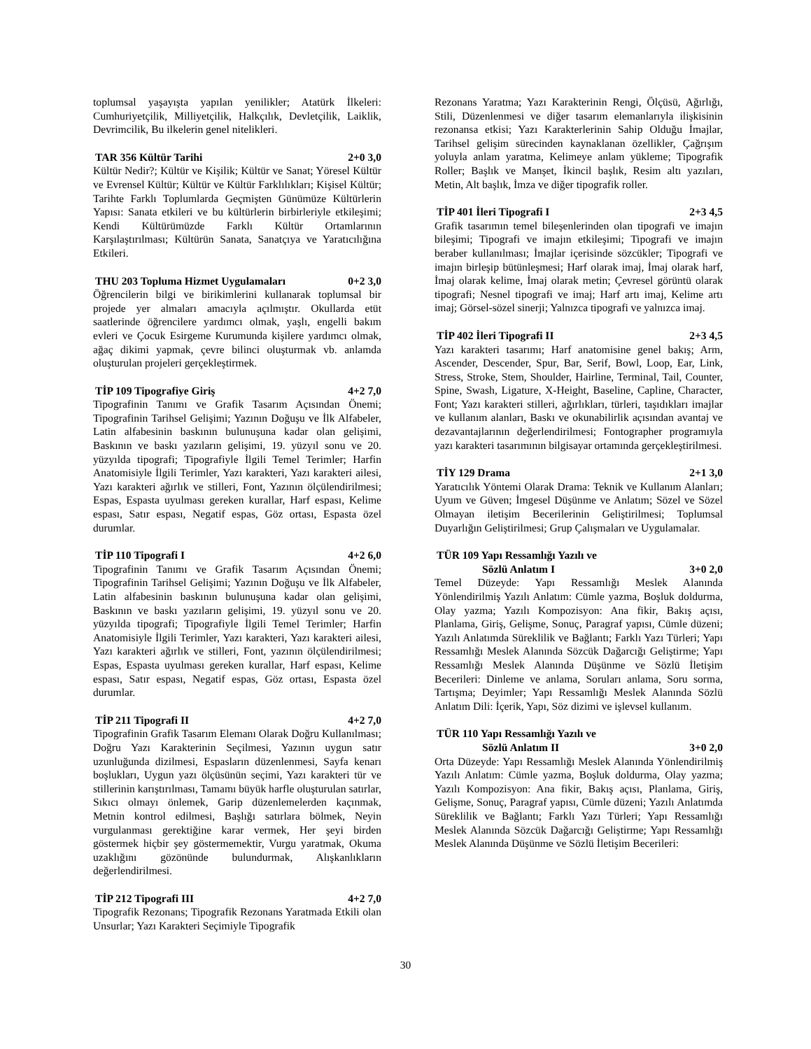toplumsal yaşayışta yapılan yenilikler; Atatürk İlkeleri: Cumhuriyetçilik, Milliyetçilik, Halkçılık, Devletçilik, Laiklik, Devrimcilik, Bu ilkelerin genel nitelikleri.
TAR 356 Kültür Tarihi 2+0 3,0
Kültür Nedir?; Kültür ve Kişilik; Kültür ve Sanat; Yöresel Kültür ve Evrensel Kültür; Kültür ve Kültür Farklılıkları; Kişisel Kültür; Tarihte Farklı Toplumlarda Geçmişten Günümüze Kültürlerin Yapısı: Sanata etkileri ve bu kültürlerin birbirleriyle etkileşimi; Kendi Kültürümüzde Farklı Kültür Ortamlarının Karşılaştırılması; Kültürün Sanata, Sanatçıya ve Yaratıcılığına Etkileri.
THU 203 Topluma Hizmet Uygulamaları 0+2 3,0
Öğrencilerin bilgi ve birikimlerini kullanarak toplumsal bir projede yer almaları amacıyla açılmıştır. Okullarda etüt saatlerinde öğrencilere yardımcı olmak, yaşlı, engelli bakım evleri ve Çocuk Esirgeme Kurumunda kişilere yardımcı olmak, ağaç dikimi yapmak, çevre bilinci oluşturmak vb. anlamda oluşturulan projeleri gerçekleştirmek.
TİP 109 Tipografiye Giriş 4+2 7,0
Tipografinin Tanımı ve Grafik Tasarım Açısından Önemi; Tipografinin Tarihsel Gelişimi; Yazının Doğuşu ve İlk Alfabeler, Latin alfabesinin baskının bulunuşuna kadar olan gelişimi, Baskının ve baskı yazıların gelişimi, 19. yüzyıl sonu ve 20. yüzyılda tipografi; Tipografiyle İlgili Temel Terimler; Harfin Anatomisiyle İlgili Terimler, Yazı karakteri, Yazı karakteri ailesi, Yazı karakteri ağırlık ve stilleri, Font, Yazının ölçülendirilmesi; Espas, Espasta uyulması gereken kurallar, Harf espası, Kelime espası, Satır espası, Negatif espas, Göz ortası, Espasta özel durumlar.
TİP 110 Tipografi I 4+2 6,0
Tipografinin Tanımı ve Grafik Tasarım Açısından Önemi; Tipografinin Tarihsel Gelişimi; Yazının Doğuşu ve İlk Alfabeler, Latin alfabesinin baskının bulunuşuna kadar olan gelişimi, Baskının ve baskı yazıların gelişimi, 19. yüzyıl sonu ve 20. yüzyılda tipografi; Tipografiyle İlgili Temel Terimler; Harfin Anatomisiyle İlgili Terimler, Yazı karakteri, Yazı karakteri ailesi, Yazı karakteri ağırlık ve stilleri, Font, yazının ölçülendirilmesi; Espas, Espasta uyulması gereken kurallar, Harf espası, Kelime espası, Satır espası, Negatif espas, Göz ortası, Espasta özel durumlar.
TİP 211 Tipografi II 4+2 7,0
Tipografinin Grafik Tasarım Elemanı Olarak Doğru Kullanılması; Doğru Yazı Karakterinin Seçilmesi, Yazının uygun satır uzunluğunda dizilmesi, Espasların düzenlenmesi, Sayfa kenarı boşlukları, Uygun yazı ölçüsünün seçimi, Yazı karakteri tür ve stillerinin karıştırılması, Tamamı büyük harfle oluşturulan satırlar, Sıkıcı olmayı önlemek, Garip düzenlemelerden kaçınmak, Metnin kontrol edilmesi, Başlığı satırlara bölmek, Neyin vurgulanması gerektiğine karar vermek, Her şeyi birden göstermek hiçbir şey göstermemektir, Vurgu yaratmak, Okuma uzaklığını gözönünde bulundurmak, Alışkanlıkların değerlendirilmesi.
TİP 212 Tipografi III 4+2 7,0
Tipografik Rezonans; Tipografik Rezonans Yaratmada Etkili olan Unsurlar; Yazı Karakteri Seçimiyle Tipografik
Rezonans Yaratma; Yazı Karakterinin Rengi, Ölçüsü, Ağırlığı, Stili, Düzenlenmesi ve diğer tasarım elemanlarıyla ilişkisinin rezonansa etkisi; Yazı Karakterlerinin Sahip Olduğu İmajlar, Tarihsel gelişim sürecinden kaynaklanan özellikler, Çağrışım yoluyla anlam yaratma, Kelimeye anlam yükleme; Tipografik Roller; Başlık ve Manşet, İkincil başlık, Resim altı yazıları, Metin, Alt başlık, İmza ve diğer tipografik roller.
TİP 401 İleri Tipografi I 2+3 4,5
Grafik tasarımın temel bileşenlerinden olan tipografi ve imajın bileşimi; Tipografi ve imajın etkileşimi; Tipografi ve imajın beraber kullanılması; İmajlar içerisinde sözcükler; Tipografi ve imajın birleşip bütünleşmesi; Harf olarak imaj, İmaj olarak harf, İmaj olarak kelime, İmaj olarak metin; Çevresel görüntü olarak tipografi; Nesnel tipografi ve imaj; Harf artı imaj, Kelime artı imaj; Görsel-sözel sinerji; Yalnızca tipografi ve yalnızca imaj.
TİP 402 İleri Tipografi II 2+3 4,5
Yazı karakteri tasarımı; Harf anatomisine genel bakış; Arm, Ascender, Descender, Spur, Bar, Serif, Bowl, Loop, Ear, Link, Stress, Stroke, Stem, Shoulder, Hairline, Terminal, Tail, Counter, Spine, Swash, Ligature, X-Height, Baseline, Capline, Character, Font; Yazı karakteri stilleri, ağırlıkları, türleri, taşıdıkları imajlar ve kullanım alanları, Baskı ve okunabilirlik açısından avantaj ve dezavantajlarının değerlendirilmesi; Fontographer programıyla yazı karakteri tasarımının bilgisayar ortamında gerçekleştirilmesi.
TİY 129 Drama 2+1 3,0
Yaratıcılık Yöntemi Olarak Drama: Teknik ve Kullanım Alanları; Uyum ve Güven; İmgesel Düşünme ve Anlatım; Sözel ve Sözel Olmayan iletişim Becerilerinin Geliştirilmesi; Toplumsal Duyarlığın Geliştirilmesi; Grup Çalışmaları ve Uygulamalar.
TÜR 109 Yapı Ressamlığı Yazılı ve
Sözlü Anlatım I 3+0 2,0
Temel Düzeyde: Yapı Ressamlığı Meslek Alanında Yönlendirilmiş Yazılı Anlatım: Cümle yazma, Boşluk doldurma, Olay yazma; Yazılı Kompozisyon: Ana fikir, Bakış açısı, Planlama, Giriş, Gelişme, Sonuç, Paragraf yapısı, Cümle düzeni; Yazılı Anlatımda Süreklilik ve Bağlantı; Farklı Yazı Türleri; Yapı Ressamlığı Meslek Alanında Sözcük Dağarcığı Geliştirme; Yapı Ressamlığı Meslek Alanında Düşünme ve Sözlü İletişim Becerileri: Dinleme ve anlama, Soruları anlama, Soru sorma, Tartışma; Deyimler; Yapı Ressamlığı Meslek Alanında Sözlü Anlatım Dili: İçerik, Yapı, Söz dizimi ve işlevsel kullanım.
TÜR 110 Yapı Ressamlığı Yazılı ve
Sözlü Anlatım II 3+0 2,0
Orta Düzeyde: Yapı Ressamlığı Meslek Alanında Yönlendirilmiş Yazılı Anlatım: Cümle yazma, Boşluk doldurma, Olay yazma; Yazılı Kompozisyon: Ana fikir, Bakış açısı, Planlama, Giriş, Gelişme, Sonuç, Paragraf yapısı, Cümle düzeni; Yazılı Anlatımda Süreklilik ve Bağlantı; Farklı Yazı Türleri; Yapı Ressamlığı Meslek Alanında Sözcük Dağarcığı Geliştirme; Yapı Ressamlığı Meslek Alanında Düşünme ve Sözlü İletişim Becerileri:
30